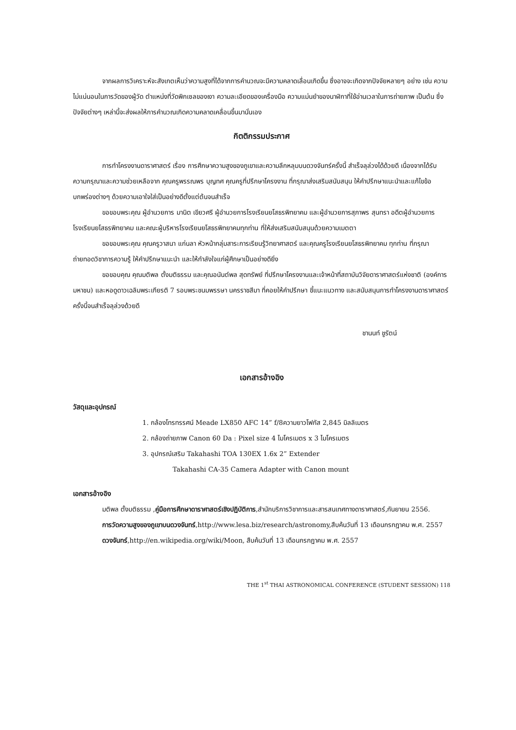จากผลการวิเคราะห์จะสังเกตเห็นว่าความสูงที่ได้จากการคำนวณจะมีความคลาดเลื่อนเกิดขึ้น ซึ่งอาจจะเกิดจากปัจจัยหลายๆ อย่าง เช่น ความไม่แน่นอนในการวัดของผู้วัด ตำแหน่งที่วัดพิกเซลของเงา ความละเอียดของเครื่องมือ ความแม่นยำของนาฬิกาที่ใช้อ่านเวลาในการถ่ายภาพ เป็นต้น ซึ่งปัจจัยต่างๆ เหล่านี้จะส่งผลให้การคำนวณเกิดความคลาดเคลื่อนขึ้นมานั่นเอง
กิตติกรรมประกาศ
การทำโครงงานดาราศาสตร์ เรื่อง การศึกษาความสูงของภูเขาและความลึกหลุมบนดวงจันทร์ครั้งนี้ สำเร็จลุล่วงได้ด้วยดี เนื่องจากได้รับความกรุณาและความช่วยเหลือจาก คุณครูพรรณพร บุญทศ คุณครูที่ปรึกษาโครงงาน ที่กรุณาส่งเสริมสนับสนุน ให้คำปรึกษาแนะนำและแก้ไขข้อบกพร่องต่างๆ ด้วยความเอาใจใส่เป็นอย่างดีตั้งแต่ต้นจนสำเร็จ
ขอขอบพระคุณ ผู้อำนวยการ มานิต เขียวศรี ผู้อำนวยการโรงเรียนยโสธรพิทยาคม และผู้อำนวยการสุภาพร สุนทรา อดีตผู้อำนวยการโรงเรียนยโสธรพิทยาคม และคณะผู้บริหารโรงเรียนยโสธรพิทยาคมทุกท่าน ที่ให้ส่งเสริมสนับสนุนด้วยความเมตตา
ขอขอบพระคุณ คุณครูวาสนา แก่นลา หัวหน้ากลุ่มสาระการเรียนรู้วิทยาศาสตร์ และคุณครูโรงเรียนยโสธรพิทยาคม ทุกท่าน ที่กรุณาถ่ายทอดวิชาการความรู้ ให้คำปรึกษาแนะนำ และให้กำลังใจแก่ผู้ศึกษาเป็นอย่างดียิ่ง
ขอขอบคุณ คุณมติพล ตั้งมติธรรม และคุณอนันต์พล สุดทรัพย์ ที่ปรึกษาโครงงานและเจ้าหน้าที่สถาบันวิจัยดาราศาสตร์แห่งชาติ (องค์การมหาชน) และหอดูดาวเฉลิมพระเกียรติ 7 รอบพระชนมพรรษา นครราชสีมา ที่คอยให้คำปรึกษา ชี้แนะแนวทาง และสนับสนุนการทำโครงงานดาราศาสตร์ครั้งนี้จนสำเร็จลุล่วงด้วยดี
ชานนท์ ชูรัตน์
เอกสารอ้างอิง
วัสดุและอุปกรณ์
1. กล้องโทรทรรศน์ Meade LX850 AFC 14” f/8ความยาวโฟกัส 2,845 มิลลิเมตร
2. กล้องถ่ายภาพ Canon 60 Da : Pixel size 4 ไมโครเมตร x 3 ไมโครเมตร
3. อุปกรณ์เสริม Takahashi TOA 130EX 1.6x 2” Extender
Takahashi CA-35 Camera Adapter with Canon mount
เอกสารอ้างอิง
มติพล ตั้งมติธรรม ,คู่มือการศึกษาดาราศาสตร์เชิงปฏิบัติการ,สำนักบริการวิชาการและสารสนเทศทางดาราศาสตร์,กันยายน 2556.
การวัดความสูงของภูเขาบนดวงจันทร์,http://www.lesa.biz/research/astronomy,สืบค้นวันที่ 13 เดือนกรกฎาคม พ.ศ. 2557
ดวงจันทร์,http://en.wikipedia.org/wiki/Moon, สืบค้นวันที่ 13 เดือนกรกฎาคม พ.ศ. 2557
THE 1<sup>st</sup> THAI ASTRONOMICAL CONFERENCE (STUDENT SESSION) 118